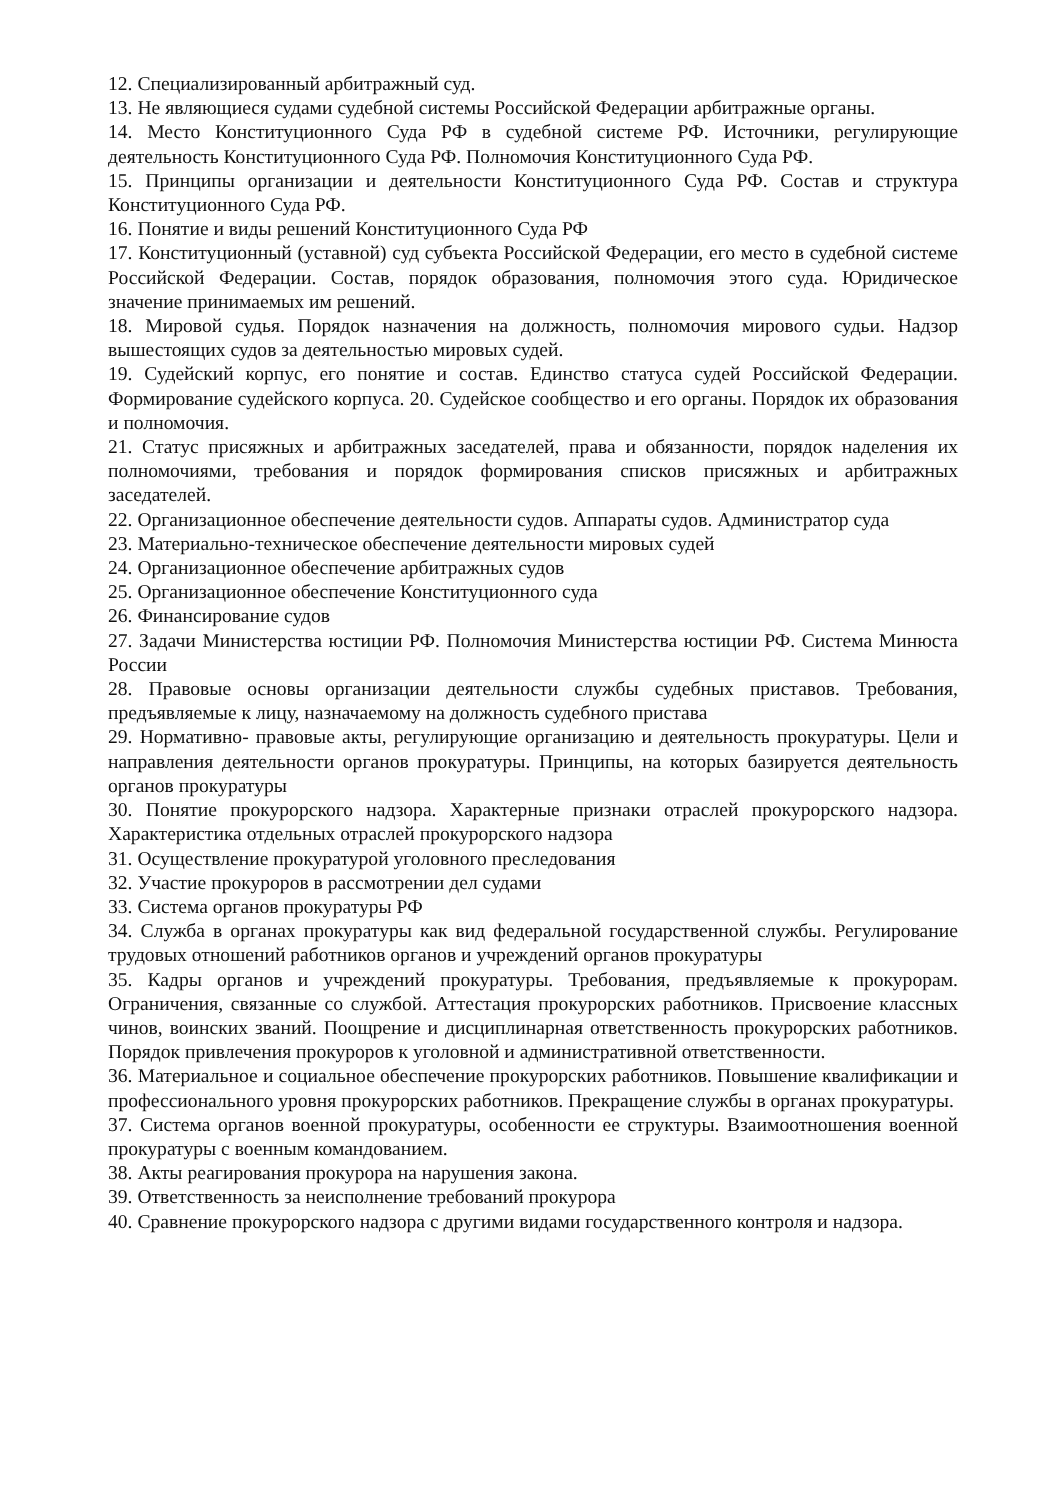12. Специализированный арбитражный суд.
13. Не являющиеся судами судебной системы Российской Федерации арбитражные органы.
14. Место Конституционного Суда РФ в судебной системе РФ. Источники, регулирующие деятельность Конституционного Суда РФ. Полномочия Конституционного Суда РФ.
15. Принципы организации и деятельности Конституционного Суда РФ. Состав и структура Конституционного Суда РФ.
16. Понятие и виды решений Конституционного Суда РФ
17. Конституционный (уставной) суд субъекта Российской Федерации, его место в судебной системе Российской Федерации. Состав, порядок образования, полномочия этого суда. Юридическое значение принимаемых им решений.
18. Мировой судья. Порядок назначения на должность, полномочия мирового судьи. Надзор вышестоящих судов за деятельностью мировых судей.
19. Судейский корпус, его понятие и состав. Единство статуса судей Российской Федерации. Формирование судейского корпуса. 20. Судейское сообщество и его органы. Порядок их образования и полномочия.
21. Статус присяжных и арбитражных заседателей, права и обязанности, порядок наделения их полномочиями, требования и порядок формирования списков присяжных и арбитражных заседателей.
22. Организационное обеспечение деятельности судов. Аппараты судов. Администратор суда
23. Материально-техническое обеспечение деятельности мировых судей
24. Организационное обеспечение арбитражных судов
25. Организационное обеспечение Конституционного суда
26. Финансирование судов
27. Задачи Министерства юстиции РФ. Полномочия Министерства юстиции РФ. Система Минюста России
28. Правовые основы организации деятельности службы судебных приставов. Требования, предъявляемые к лицу, назначаемому на должность судебного пристава
29. Нормативно- правовые акты, регулирующие организацию и деятельность прокуратуры. Цели и направления деятельности органов прокуратуры. Принципы, на которых базируется деятельность органов прокуратуры
30. Понятие прокурорского надзора. Характерные признаки отраслей прокурорского надзора. Характеристика отдельных отраслей прокурорского надзора
31. Осуществление прокуратурой уголовного преследования
32. Участие прокуроров в рассмотрении дел судами
33. Система органов прокуратуры РФ
34. Служба в органах прокуратуры как вид федеральной государственной службы. Регулирование трудовых отношений работников органов и учреждений органов прокуратуры
35. Кадры органов и учреждений прокуратуры. Требования, предъявляемые к прокурорам. Ограничения, связанные со службой. Аттестация прокурорских работников. Присвоение классных чинов, воинских званий. Поощрение и дисциплинарная ответственность прокурорских работников. Порядок привлечения прокуроров к уголовной и административной ответственности.
36. Материальное и социальное обеспечение прокурорских работников. Повышение квалификации и профессионального уровня прокурорских работников. Прекращение службы в органах прокуратуры.
37. Система органов военной прокуратуры, особенности ее структуры. Взаимоотношения военной прокуратуры с военным командованием.
38. Акты реагирования прокурора на нарушения закона.
39. Ответственность за неисполнение требований прокурора
40. Сравнение прокурорского надзора с другими видами государственного контроля и надзора.